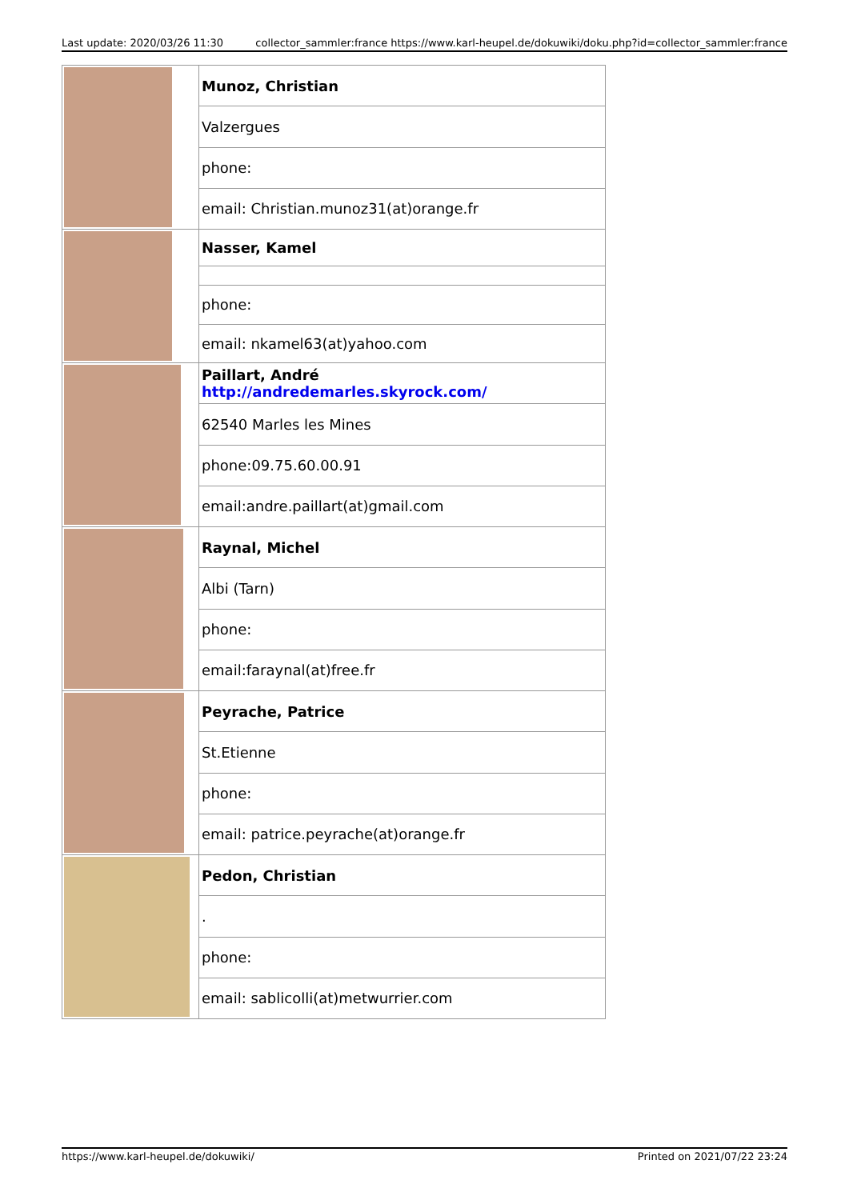Last update: 2020/03/26 11:30 collector_sammler:france https://www.karl-heupel.de/dokuwiki/doku.php?id=collector_sammler:france
| | Munoz, Christian |
| | Valzergues |
| | phone: |
| | email: Christian.munoz31(at)orange.fr |
| | Nasser, Kamel |
| | phone: |
| | email: nkamel63(at)yahoo.com |
| | Paillart, André http://andredemarles.skyrock.com/ |
| | 62540 Marles les Mines |
| | phone:09.75.60.00.91 |
| | email:andre.paillart(at)gmail.com |
| | Raynal, Michel |
| | Albi (Tarn) |
| | phone: |
| | email:faraynal(at)free.fr |
| | Peyrache, Patrice |
| | St.Etienne |
| | phone: |
| | email: patrice.peyrache(at)orange.fr |
| | Pedon, Christian |
| | . |
| | phone: |
| | email: sablicolli(at)metwurrier.com |
https://www.karl-heupel.de/dokuwiki/ Printed on 2021/07/22 23:24